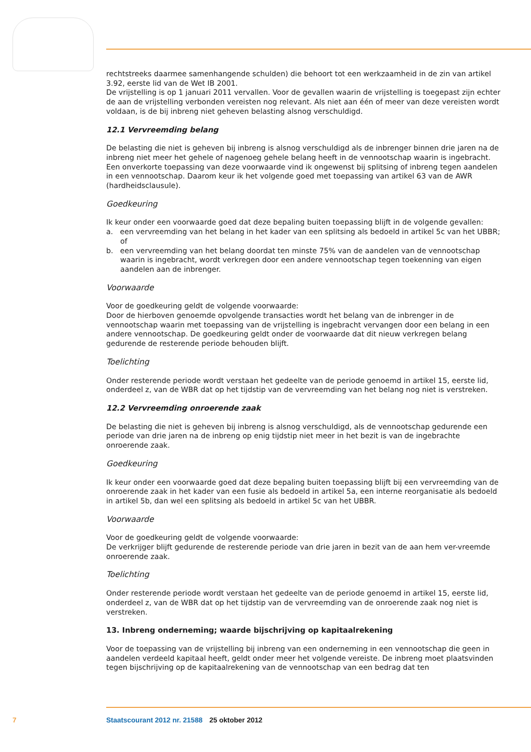rechtstreeks daarmee samenhangende schulden) die behoort tot een werkzaamheid in de zin van artikel 3.92, eerste lid van de Wet IB 2001.
De vrijstelling is op 1 januari 2011 vervallen. Voor de gevallen waarin de vrijstelling is toegepast zijn echter de aan de vrijstelling verbonden vereisten nog relevant. Als niet aan één of meer van deze vereisten wordt voldaan, is de bij inbreng niet geheven belasting alsnog verschuldigd.
12.1 Vervreemding belang
De belasting die niet is geheven bij inbreng is alsnog verschuldigd als de inbrenger binnen drie jaren na de inbreng niet meer het gehele of nagenoeg gehele belang heeft in de vennootschap waarin is ingebracht. Een onverkorte toepassing van deze voorwaarde vind ik ongewenst bij splitsing of inbreng tegen aandelen in een vennootschap. Daarom keur ik het volgende goed met toepassing van artikel 63 van de AWR (hardheidsclausule).
Goedkeuring
Ik keur onder een voorwaarde goed dat deze bepaling buiten toepassing blijft in de volgende gevallen:
a. een vervreemding van het belang in het kader van een splitsing als bedoeld in artikel 5c van het UBBR; of
b. een vervreemding van het belang doordat ten minste 75% van de aandelen van de vennootschap waarin is ingebracht, wordt verkregen door een andere vennootschap tegen toekenning van eigen aandelen aan de inbrenger.
Voorwaarde
Voor de goedkeuring geldt de volgende voorwaarde:
Door de hierboven genoemde opvolgende transacties wordt het belang van de inbrenger in de vennootschap waarin met toepassing van de vrijstelling is ingebracht vervangen door een belang in een andere vennootschap. De goedkeuring geldt onder de voorwaarde dat dit nieuw verkregen belang gedurende de resterende periode behouden blijft.
Toelichting
Onder resterende periode wordt verstaan het gedeelte van de periode genoemd in artikel 15, eerste lid, onderdeel z, van de WBR dat op het tijdstip van de vervreemding van het belang nog niet is verstreken.
12.2 Vervreemding onroerende zaak
De belasting die niet is geheven bij inbreng is alsnog verschuldigd, als de vennootschap gedurende een periode van drie jaren na de inbreng op enig tijdstip niet meer in het bezit is van de ingebrachte onroerende zaak.
Goedkeuring
Ik keur onder een voorwaarde goed dat deze bepaling buiten toepassing blijft bij een vervreemding van de onroerende zaak in het kader van een fusie als bedoeld in artikel 5a, een interne reorganisatie als bedoeld in artikel 5b, dan wel een splitsing als bedoeld in artikel 5c van het UBBR.
Voorwaarde
Voor de goedkeuring geldt de volgende voorwaarde:
De verkrijger blijft gedurende de resterende periode van drie jaren in bezit van de aan hem ver-vreemde onroerende zaak.
Toelichting
Onder resterende periode wordt verstaan het gedeelte van de periode genoemd in artikel 15, eerste lid, onderdeel z, van de WBR dat op het tijdstip van de vervreemding van de onroerende zaak nog niet is verstreken.
13. Inbreng onderneming; waarde bijschrijving op kapitaalrekening
Voor de toepassing van de vrijstelling bij inbreng van een onderneming in een vennootschap die geen in aandelen verdeeld kapitaal heeft, geldt onder meer het volgende vereiste. De inbreng moet plaatsvinden tegen bijschrijving op de kapitaalrekening van de vennootschap van een bedrag dat ten
7 Staatscourant 2012 nr. 21588 25 oktober 2012